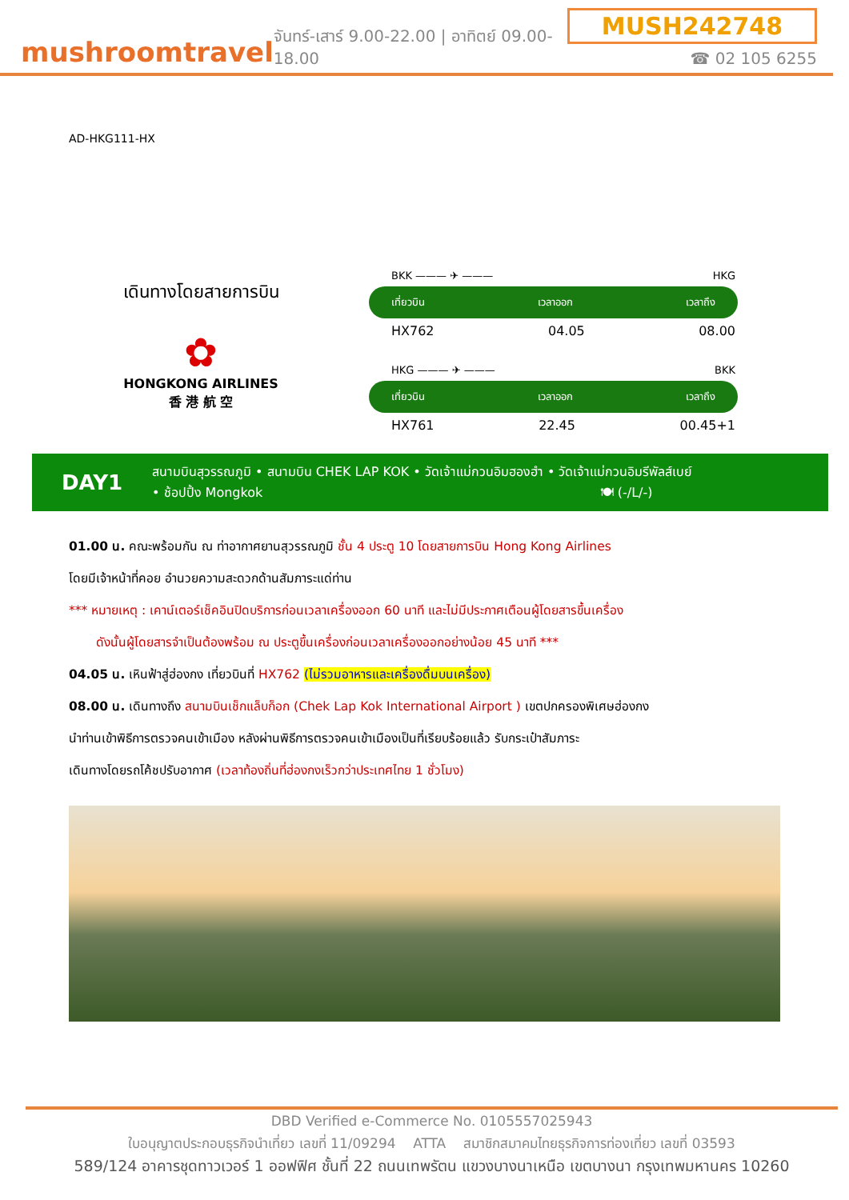mushroomtravel
จันทร์-เสาร์ 9.00-22.00 | อาทิตย์ 09.00-18.00
MUSH242748
☎ 02 105 6255
AD-HKG111-HX
เดินทางโดยสายการบิน
✿
HONGKONG AIRLINES
香 港 航 空
BKK ——— ✈ ——— HKG
เที่ยวบิน เวลาออก เวลาถึง
HX762 04.05 08.00
HKG ——— ✈ ——— BKK
เที่ยวบิน เวลาออก เวลาถึง
HX761 22.45 00.45+1
DAY1
สนามบินสุวรรณภูมิ • สนามบิน CHEK LAP KOK • วัดเจ้าแม่กวนอิมฮองฮำ • วัดเจ้าแม่กวนอิมรีพัลส์เบย์
• ช้อปปิ้ง Mongkok 🍽 (-/L/-)
01.00 น. คณะพร้อมกัน ณ ท่าอากาศยานสุวรรณภูมิ ชั้น 4 ประตู 10 โดยสายการบิน Hong Kong Airlines
โดยมีเจ้าหน้าที่คอย อำนวยความสะดวกด้านสัมภาระแด่ท่าน
*** หมายเหตุ : เคาน์เตอร์เช็คอินปิดบริการก่อนเวลาเครื่องออก 60 นาที และไม่มีประกาศเตือนผู้โดยสารขึ้นเครื่อง
ดังนั้นผู้โดยสารจำเป็นต้องพร้อม ณ ประตูขึ้นเครื่องก่อนเวลาเครื่องออกอย่างน้อย 45 นาที ***
04.05 น. เหินฟ้าสู่ฮ่องกง เที่ยวบินที่ HX762 (ไม่รวมอาหารและเครื่องดื่มบนเครื่อง)
08.00 น. เดินทางถึง สนามบินเช็กแล็บก็อก (Chek Lap Kok International Airport ) เขตปกครองพิเศษฮ่องกง
นำท่านเข้าพิธีการตรวจคนเข้าเมือง หลังผ่านพิธีการตรวจคนเข้าเมืองเป็นที่เรียบร้อยแล้ว รับกระเป๋าสัมภาระ
เดินทางโดยรถโค้ชปรับอากาศ (เวลาท้องถิ่นที่ฮ่องกงเร็วกว่าประเทศไทย 1 ชั่วโมง)
DBD Verified e-Commerce No. 0105557025943
ใบอนุญาตประกอบธุรกิจนำเที่ยว เลขที่ 11/09294 ATTA สมาชิกสมาคมไทยธุรกิจการท่องเที่ยว เลขที่ 03593
589/124 อาคารชุดทาวเวอร์ 1 ออฟฟิศ ชั้นที่ 22 ถนนเทพรัตน แขวงบางนาเหนือ เขตบางนา กรุงเทพมหานคร 10260